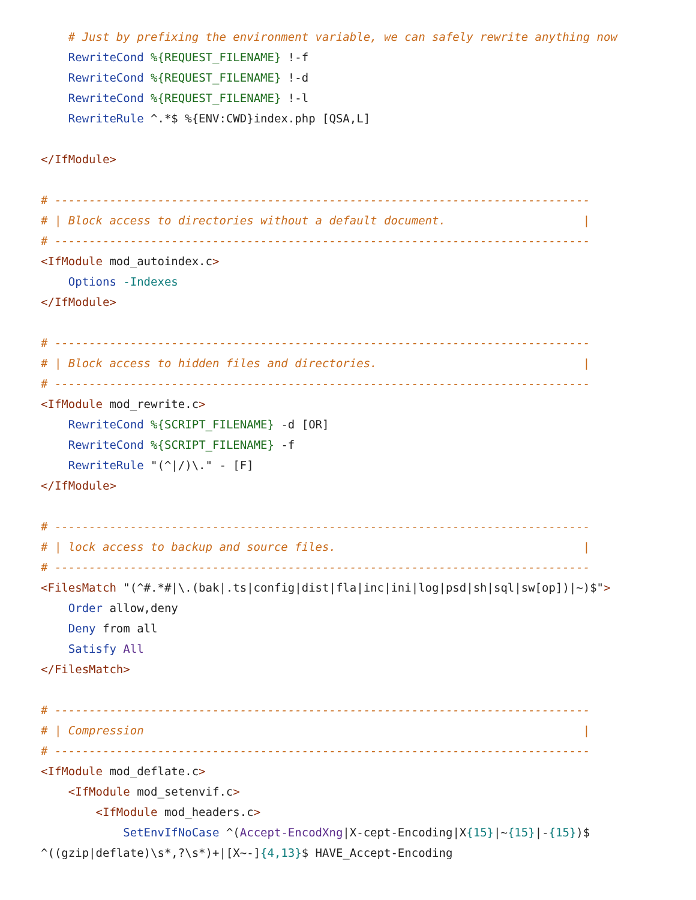# Just by prefixing the environment variable, we can safely rewrite anything now
    RewriteCond %{REQUEST_FILENAME} !-f
    RewriteCond %{REQUEST_FILENAME} !-d
    RewriteCond %{REQUEST_FILENAME} !-l
    RewriteRule ^.*$ %{ENV:CWD}index.php [QSA,L]

</IfModule>

# ------------------------------------------------------------------------------
# | Block access to directories without a default document.                    |
# ------------------------------------------------------------------------------
<IfModule mod_autoindex.c>
    Options -Indexes
</IfModule>

# ------------------------------------------------------------------------------
# | Block access to hidden files and directories.                              |
# ------------------------------------------------------------------------------
<IfModule mod_rewrite.c>
    RewriteCond %{SCRIPT_FILENAME} -d [OR]
    RewriteCond %{SCRIPT_FILENAME} -f
    RewriteRule "(^|/)\." - [F]
</IfModule>

# ------------------------------------------------------------------------------
# | lock access to backup and source files.                                    |
# ------------------------------------------------------------------------------
<FilesMatch "(^#.*#|\.(bak|.ts|config|dist|fla|inc|ini|log|psd|sh|sql|sw[op])|~)$">
    Order allow,deny
    Deny from all
    Satisfy All
</FilesMatch>

# ------------------------------------------------------------------------------
# | Compression                                                                |
# ------------------------------------------------------------------------------
<IfModule mod_deflate.c>
    <IfModule mod_setenvif.c>
        <IfModule mod_headers.c>
            SetEnvIfNoCase ^(Accept-EncodXng|X-cept-Encoding|X{15}|~{15}|-{15})$
^((gzip|deflate)\s*,?\s*)+|[X~-]{4,13}$ HAVE_Accept-Encoding